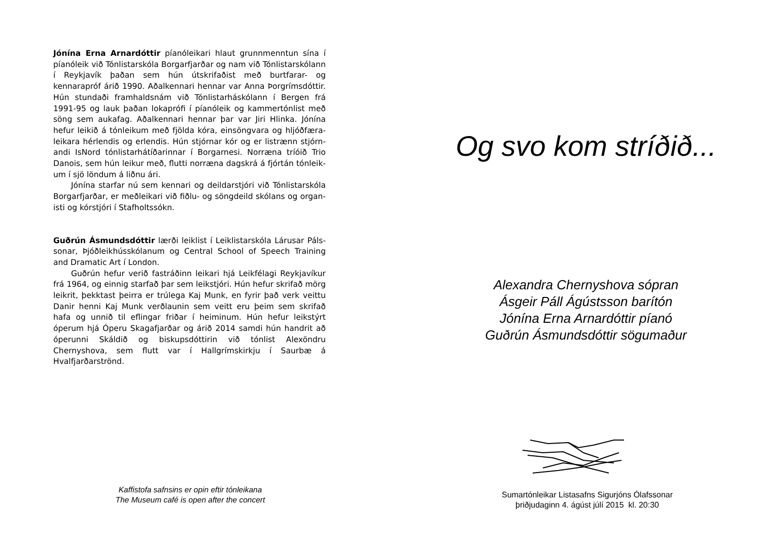Jónína Erna Arnardóttir píanóleikari hlaut grunnmenntun sína í píanóleik við Tónlistarskóla Borgarfjarðar og nam við Tónlistar­skólann í Reykjavík þaðan sem hún útskrifaðist með burtfarar- og kennarapróf árið 1990. Aðalkennari hennar var Anna Þorgrímsdóttir. Hún stundaði framhaldsnám við Tónlistarháskólann í Bergen frá 1991-95 og lauk þaðan lokaprófi í píanóleik og kammertónlist með söng sem aukafag. Aðalkennari hennar þar var Jiri Hlinka. Jónína hefur leikið á tónleikum með fjölda kóra, einsöngvara og hljóðfæra­leikara hérlendis og erlendis. Hún stjórnar kór og er listrænn stjórn­andi IsNord tónlistarhátíðarinnar í Borgarnesi. Norræna tríóið Trio Danois, sem hún leikur með, flutti norræna dagskrá á fjórtán tónleik­um í sjö löndum á liðnu ári.
Jónína starfar nú sem kennari og deildarstjóri við Tónlistarskóla Borgarfjarðar, er meðleikari við fiðlu- og söngdeild skólans og organ­isti og kórstjóri í Stafholtssókn.
Guðrún Ásmundsdóttir lærði leiklist í Leiklistarskóla Lárusar Páls­sonar, Þjóðleikhússkólanum og Central School of Speech Training and Dramatic Art í London.
Guðrún hefur verið fastráðinn leikari hjá Leikfélagi Reykjavíkur frá 1964, og einnig starfað þar sem leikstjóri. Hún hefur skrifað mörg leikrit, þekktast þeirra er trúlega Kaj Munk, en fyrir það verk veittu Danir henni Kaj Munk verðlaunin sem veitt eru þeim sem skrifað hafa og unnið til eflingar friðar í heiminum. Hún hefur leikstýrt óperum hjá Óperu Skagafjarðar og árið 2014 samdi hún handrit að óperunni Skáldið og biskupsdóttirin við tónlist Alexöndru Chernyshova, sem flutt var í Hallgrímskirkju í Saurbæ á Hvalfjarðarströnd.
Kaffistofa safnsins er opin eftir tónleikana
The Museum café is open after the concert
Og svo kom stríðið...
Alexandra Chernyshova sópran
Ásgeir Páll Ágústsson barítón
Jónína Erna Arnardóttir píanó
Guðrún Ásmundsdóttir sögumaður
Sumartónleikar Listasafns Sigurjóns Ólafssonar
þriðjudaginn 4. ágúst júlí 2015 kl. 20:30